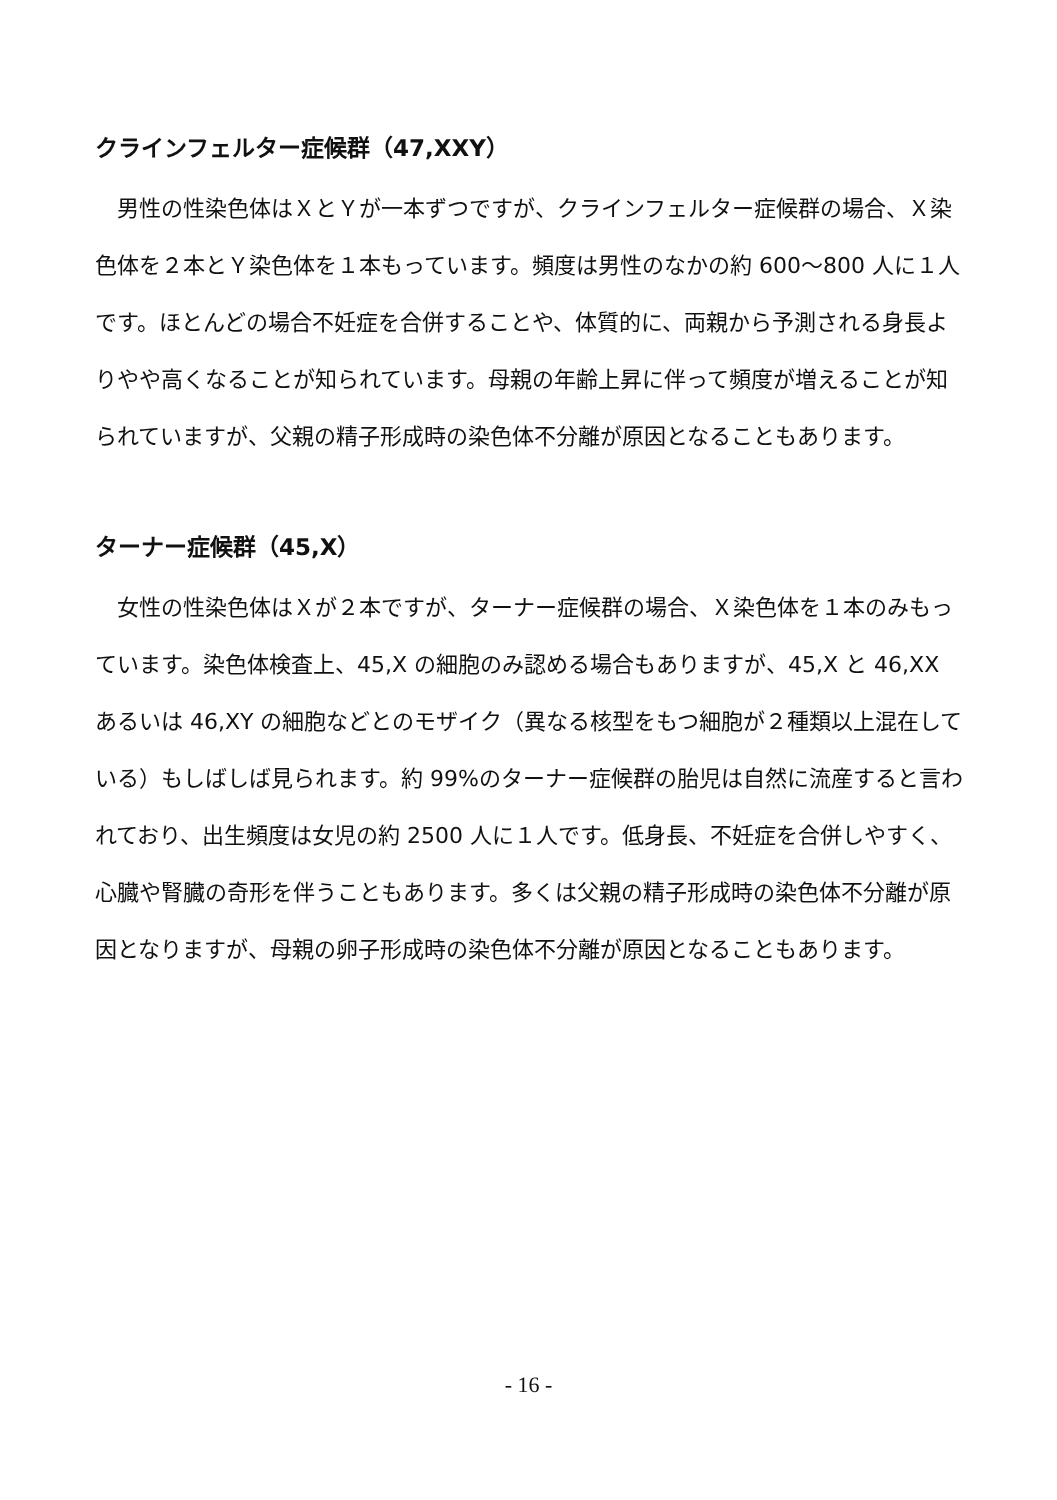クラインフェルター症候群（47,XXY）
　男性の性染色体はＸとＹが一本ずつですが、クラインフェルター症候群の場合、Ｘ染色体を２本とＹ染色体を１本もっています。頻度は男性のなかの約 600〜800 人に１人です。ほとんどの場合不妊症を合併することや、体質的に、両親から予測される身長よりやや高くなることが知られています。母親の年齢上昇に伴って頻度が増えることが知られていますが、父親の精子形成時の染色体不分離が原因となることもあります。
ターナー症候群（45,X）
　女性の性染色体はＸが２本ですが、ターナー症候群の場合、Ｘ染色体を１本のみもっています。染色体検査上、45,X の細胞のみ認める場合もありますが、45,X と 46,XX あるいは 46,XY の細胞などとのモザイク（異なる核型をもつ細胞が２種類以上混在している）もしばしば見られます。約 99%のターナー症候群の胎児は自然に流産すると言われており、出生頻度は女児の約 2500 人に１人です。低身長、不妊症を合併しやすく、心臓や腎臓の奇形を伴うこともあります。多くは父親の精子形成時の染色体不分離が原因となりますが、母親の卵子形成時の染色体不分離が原因となることもあります。
- 16 -